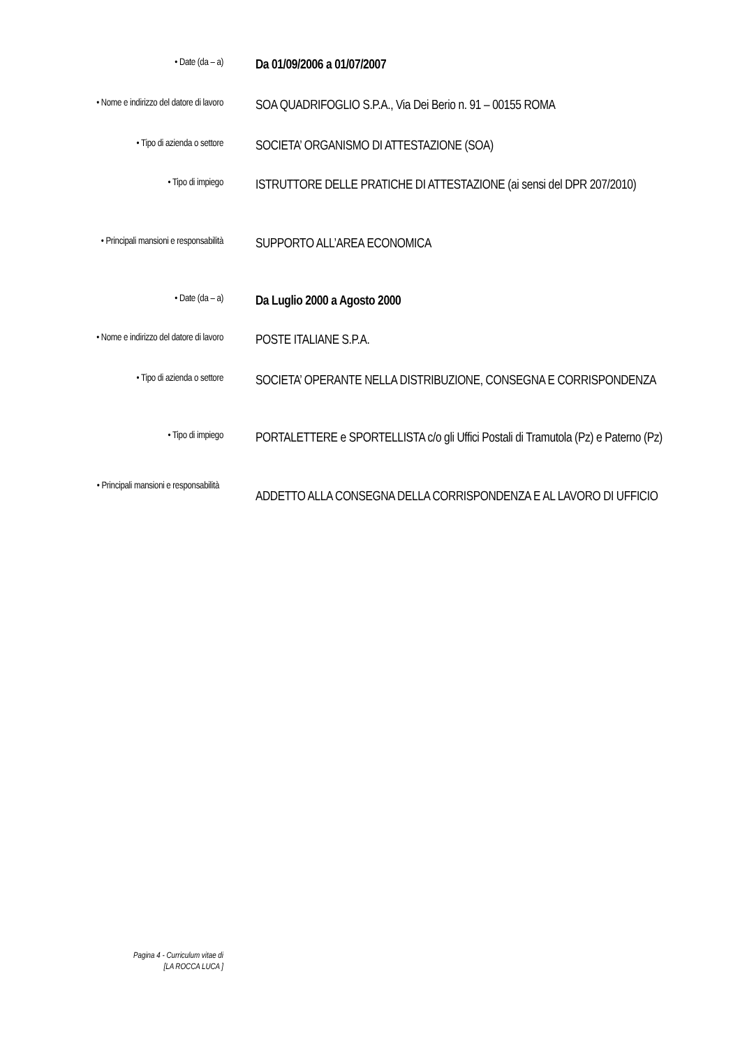• Date (da – a)
Da 01/09/2006 a 01/07/2007
• Nome e indirizzo del datore di lavoro
SOA QUADRIFOGLIO S.P.A., Via Dei Berio n. 91 – 00155 ROMA
• Tipo di azienda o settore
SOCIETA’ ORGANISMO DI ATTESTAZIONE (SOA)
• Tipo di impiego
ISTRUTTORE DELLE PRATICHE DI ATTESTAZIONE (ai sensi del DPR 207/2010)
• Principali mansioni e responsabilità
SUPPORTO ALL’AREA ECONOMICA
• Date (da – a)
Da Luglio 2000 a Agosto 2000
• Nome e indirizzo del datore di lavoro
POSTE ITALIANE S.P.A.
• Tipo di azienda o settore
SOCIETA’ OPERANTE NELLA DISTRIBUZIONE, CONSEGNA E CORRISPONDENZA
• Tipo di impiego
PORTALETTERE e SPORTELLISTA c/o gli Uffici Postali di Tramutola (Pz) e Paterno (Pz)
• Principali mansioni e responsabilità
ADDETTO ALLA CONSEGNA DELLA CORRISPONDENZA E AL LAVORO DI UFFICIO
Pagina 4 - Curriculum vitae di
[LA ROCCA LUCA ]